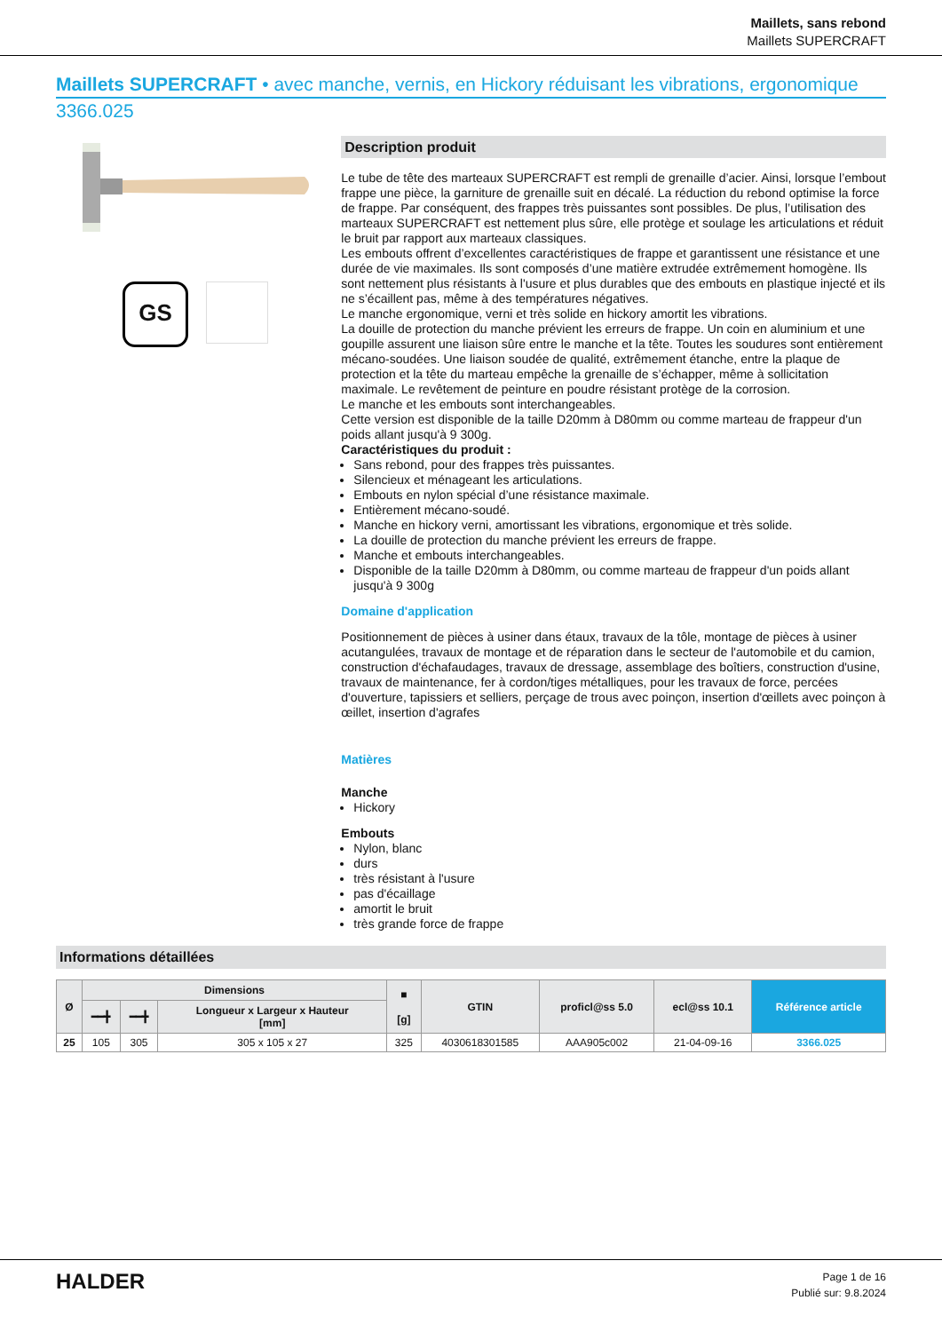Maillets, sans rebond
Maillets SUPERCRAFT
Maillets SUPERCRAFT • avec manche, vernis, en Hickory réduisant les vibrations, ergonomique
3366.025
GS
Description produit
Le tube de tête des marteaux SUPERCRAFT est rempli de grenaille d’acier. Ainsi, lorsque l’embout frappe une pièce, la garniture de grenaille suit en décalé. La réduction du rebond optimise la force de frappe. Par conséquent, des frappes très puissantes sont possibles. De plus, l’utilisation des marteaux SUPERCRAFT est nettement plus sûre, elle protège et soulage les articulations et réduit le bruit par rapport aux marteaux classiques.
Les embouts offrent d’excellentes caractéristiques de frappe et garantissent une résistance et une durée de vie maximales. Ils sont composés d’une matière extrudée extrêmement homogène. Ils sont nettement plus résistants à l'usure et plus durables que des embouts en plastique injecté et ils ne s’écaillent pas, même à des températures négatives.
Le manche ergonomique, verni et très solide en hickory amortit les vibrations.
La douille de protection du manche prévient les erreurs de frappe. Un coin en aluminium et une goupille assurent une liaison sûre entre le manche et la tête. Toutes les soudures sont entièrement mécano-soudées. Une liaison soudée de qualité, extrêmement étanche, entre la plaque de protection et la tête du marteau empêche la grenaille de s’échapper, même à sollicitation maximale. Le revêtement de peinture en poudre résistant protège de la corrosion.
Le manche et les embouts sont interchangeables.
Cette version est disponible de la taille D20mm à D80mm ou comme marteau de frappeur d'un poids allant jusqu'à 9 300g.
Caractéristiques du produit :
Sans rebond, pour des frappes très puissantes.
Silencieux et ménageant les articulations.
Embouts en nylon spécial d’une résistance maximale.
Entièrement mécano-soudé.
Manche en hickory verni, amortissant les vibrations, ergonomique et très solide.
La douille de protection du manche prévient les erreurs de frappe.
Manche et embouts interchangeables.
Disponible de la taille D20mm à D80mm, ou comme marteau de frappeur d'un poids allant jusqu'à 9 300g
Domaine d'application
Positionnement de pièces à usiner dans étaux, travaux de la tôle, montage de pièces à usiner acutangulées, travaux de montage et de réparation dans le secteur de l'automobile et du camion, construction d'échafaudages, travaux de dressage, assemblage des boîtiers, construction d'usine, travaux de maintenance, fer à cordon/tiges métalliques, pour les travaux de force, percées d'ouverture, tapissiers et selliers, perçage de trous avec poinçon, insertion d'œillets avec poinçon à œillet, insertion d'agrafes
Matières
Manche
Hickory
Embouts
Nylon, blanc
durs
très résistant à l'usure
pas d'écaillage
amortit le bruit
très grande force de frappe
Informations détaillées
| Ø | Dimensions | | | ■ [g] | GTIN | proficl@ss 5.0 | ecl@ss 10.1 | Référence article |
| --- | --- | --- | --- | --- | --- | --- | --- | --- |
| | ━━╋ | ━━╋ | Longueur x Largeur x Hauteur [mm] | | | | | |
| 25 | 105 | 305 | 305 x 105 x 27 | 325 | 4030618301585 | AAA905c002 | 21-04-09-16 | 3366.025 |
HALDER
Page 1 de 16
Publié sur: 9.8.2024